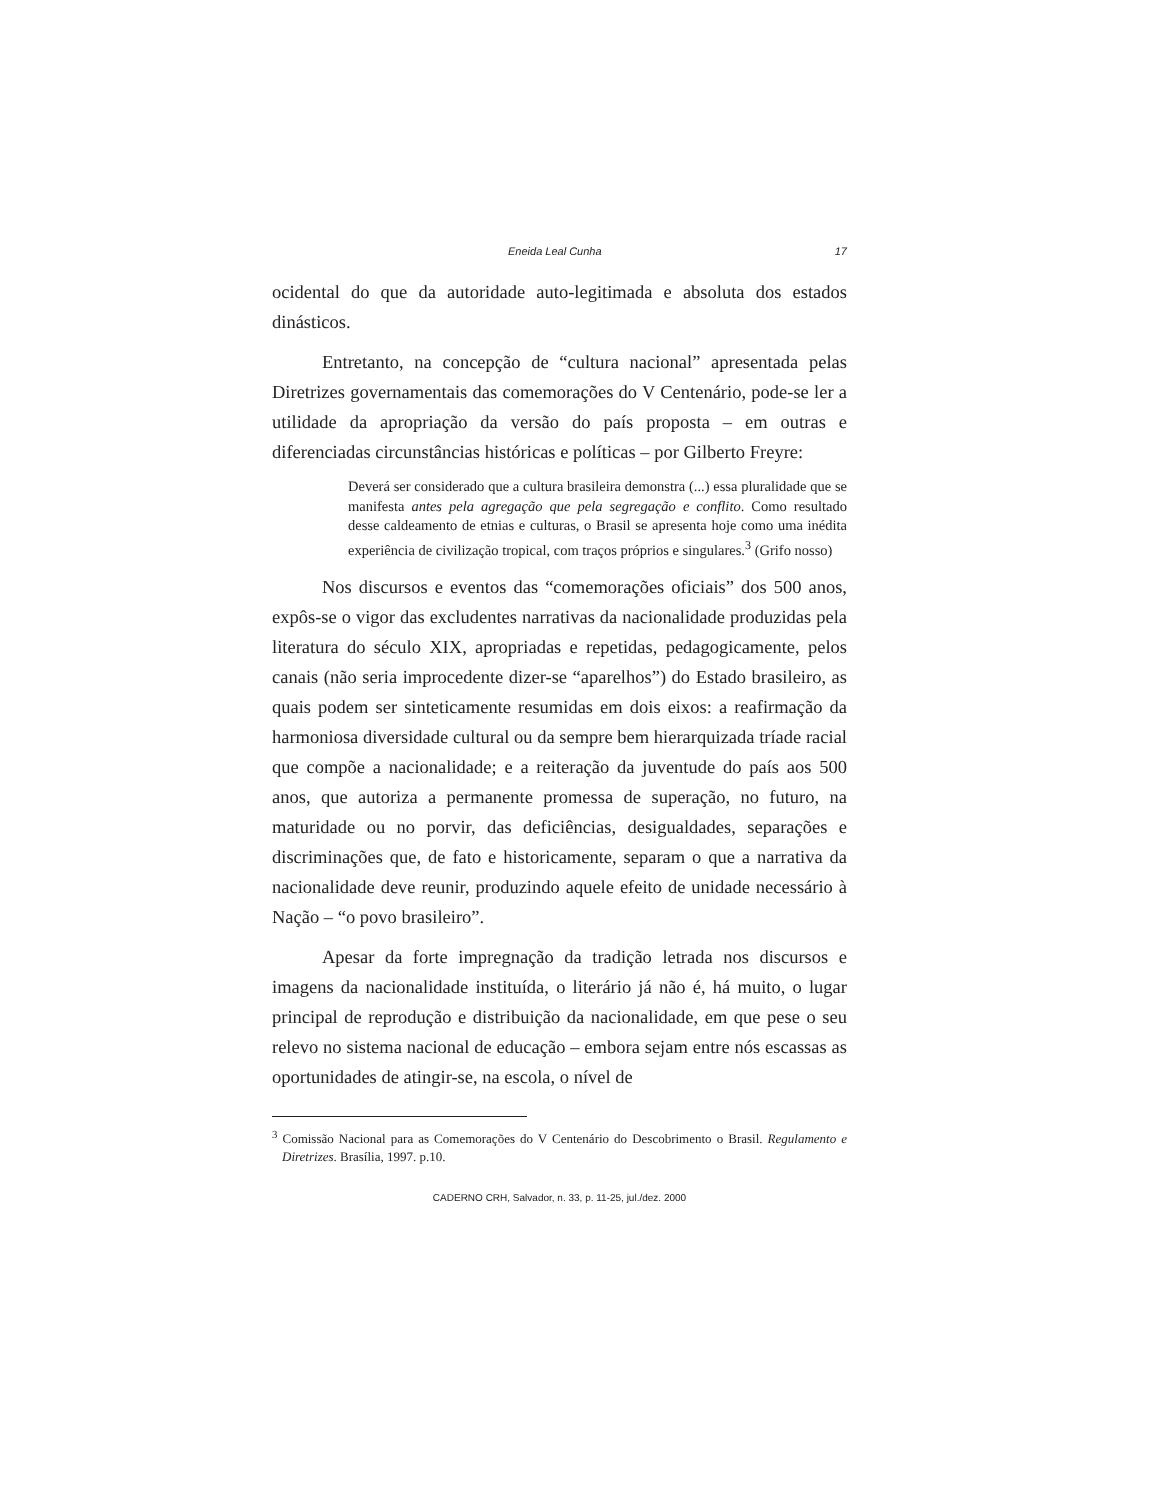Eneida Leal Cunha 17
ocidental do que da autoridade auto-legitimada e absoluta dos estados dinásticos.
Entretanto, na concepção de “cultura nacional” apresentada pelas Diretrizes governamentais das comemorações do V Centenário, pode-se ler a utilidade da apropriação da versão do país proposta – em outras e diferenciadas circunstâncias históricas e políticas – por Gilberto Freyre:
Deverá ser considerado que a cultura brasileira demonstra (...) essa pluralidade que se manifesta antes pela agregação que pela segregação e conflito. Como resultado desse caldeamento de etnias e culturas, o Brasil se apresenta hoje como uma inédita experiência de civilização tropical, com traços próprios e singulares.<sup>3</sup> (Grifo nosso)
Nos discursos e eventos das “comemorações oficiais” dos 500 anos, expôs-se o vigor das excludentes narrativas da nacionalidade produzidas pela literatura do século XIX, apropriadas e repetidas, pedagogicamente, pelos canais (não seria improcedente dizer-se “aparelhos”) do Estado brasileiro, as quais podem ser sinteticamente resumidas em dois eixos: a reafirmação da harmoniosa diversidade cultural ou da sempre bem hierarquizada tríade racial que compõe a nacionalidade; e a reiteração da juventude do país aos 500 anos, que autoriza a permanente promessa de superação, no futuro, na maturidade ou no porvir, das deficiências, desigualdades, separações e discriminações que, de fato e historicamente, separam o que a narrativa da nacionalidade deve reunir, produzindo aquele efeito de unidade necessário à Nação – “o povo brasileiro”.
Apesar da forte impregnação da tradição letrada nos discursos e imagens da nacionalidade instituída, o literário já não é, há muito, o lugar principal de reprodução e distribuição da nacionalidade, em que pese o seu relevo no sistema nacional de educação – embora sejam entre nós escassas as oportunidades de atingir-se, na escola, o nível de
<sup>3</sup> Comissão Nacional para as Comemorações do V Centenário do Descobrimento o Brasil. Regulamento e Diretrizes. Brasília, 1997. p.10.
CADERNO CRH, Salvador, n. 33, p. 11-25, jul./dez. 2000